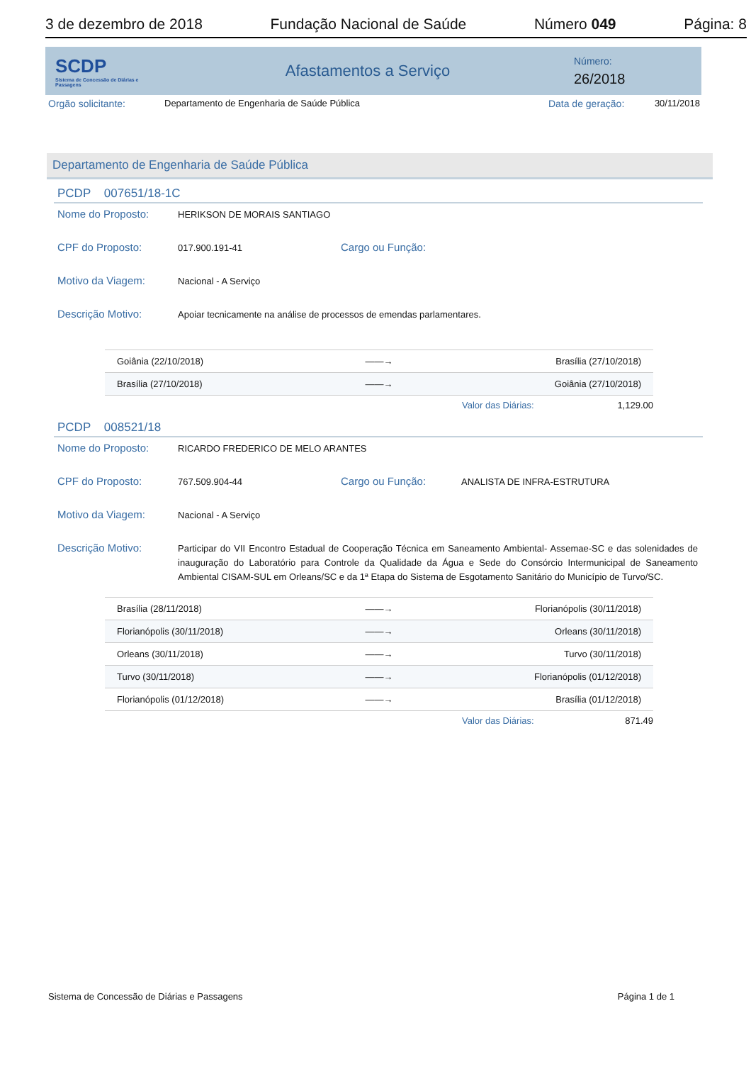3 de dezembro de 2018 Fundação Nacional de Saúde Número 049 Página: 8
SCDP
Sistema de Concessão de Diárias e Passagens
Afastamentos a Serviço
Número:
26/2018
Orgão solicitante: Departamento de Engenharia de Saúde Pública Data de geração: 30/11/2018
Departamento de Engenharia de Saúde Pública
PCDP 007651/18-1C
Nome do Proposto: HERIKSON DE MORAIS SANTIAGO
CPF do Proposto: 017.900.191-41 Cargo ou Função:
Motivo da Viagem: Nacional - A Serviço
Descrição Motivo: Apoiar tecnicamente na análise de processos de emendas parlamentares.
| Goiânia (22/10/2018) | ——→ | Brasília (27/10/2018) |
| Brasília (27/10/2018) | ——→ | Goiânia (27/10/2018) |
Valor das Diárias: 1,129.00
PCDP 008521/18
Nome do Proposto: RICARDO FREDERICO DE MELO ARANTES
CPF do Proposto: 767.509.904-44 Cargo ou Função: ANALISTA DE INFRA-ESTRUTURA
Motivo da Viagem: Nacional - A Serviço
Descrição Motivo: Participar do VII Encontro Estadual de Cooperação Técnica em Saneamento Ambiental- Assemae-SC e das solenidades de inauguração do Laboratório para Controle da Qualidade da Água e Sede do Consórcio Intermunicipal de Saneamento Ambiental CISAM-SUL em Orleans/SC e da 1ª Etapa do Sistema de Esgotamento Sanitário do Município de Turvo/SC.
| Brasília (28/11/2018) | ——→ | Florianópolis (30/11/2018) |
| Florianópolis (30/11/2018) | ——→ | Orleans (30/11/2018) |
| Orleans (30/11/2018) | ——→ | Turvo (30/11/2018) |
| Turvo (30/11/2018) | ——→ | Florianópolis (01/12/2018) |
| Florianópolis (01/12/2018) | ——→ | Brasília (01/12/2018) |
Valor das Diárias: 871.49
Sistema de Concessão de Diárias e Passagens Página 1 de 1